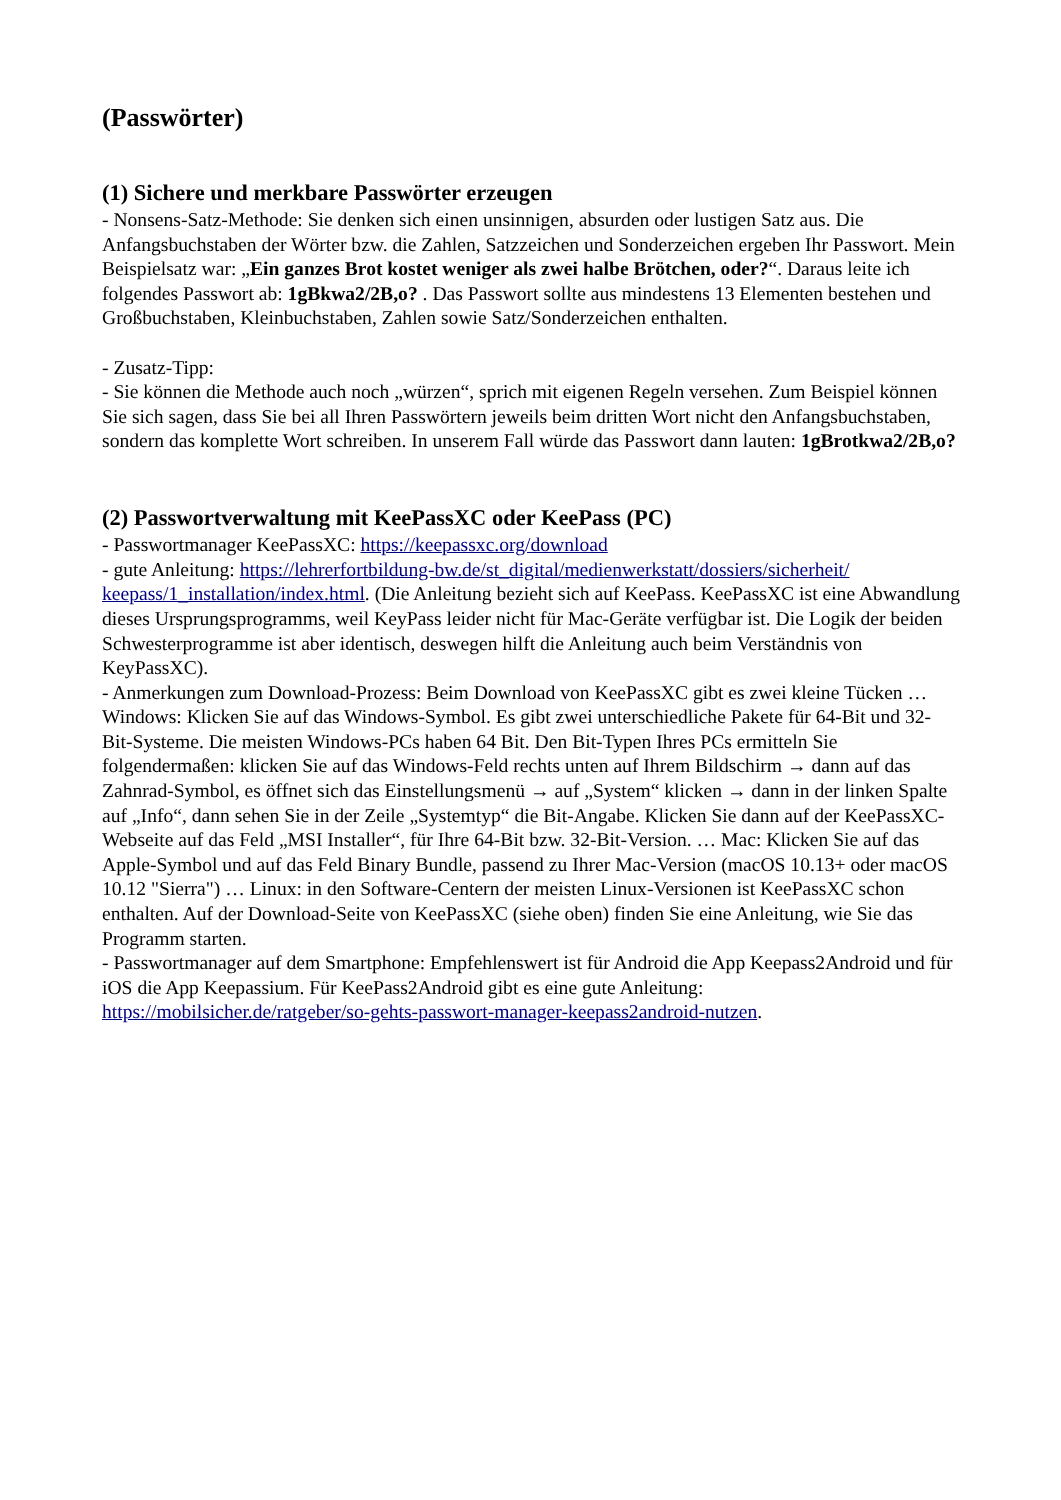(Passwörter)
(1) Sichere und merkbare Passwörter erzeugen
- Nonsens-Satz-Methode: Sie denken sich einen unsinnigen, absurden oder lustigen Satz aus. Die Anfangsbuchstaben der Wörter bzw. die Zahlen, Satzzeichen und Sonderzeichen ergeben Ihr Passwort. Mein Beispielsatz war: „Ein ganzes Brot kostet weniger als zwei halbe Brötchen, oder?“. Daraus leite ich folgendes Passwort ab: 1gBkwa2/2B,o? . Das Passwort sollte aus mindestens 13 Elementen bestehen und Großbuchstaben, Kleinbuchstaben, Zahlen sowie Satz/Sonderzeichen enthalten.
- Zusatz-Tipp:
- Sie können die Methode auch noch „würzen“, sprich mit eigenen Regeln versehen. Zum Beispiel können Sie sich sagen, dass Sie bei all Ihren Passwörtern jeweils beim dritten Wort nicht den Anfangsbuchstaben, sondern das komplette Wort schreiben. In unserem Fall würde das Passwort dann lauten: 1gBrotkwa2/2B,o?
(2) Passwortverwaltung mit KeePassXC oder KeePass (PC)
- Passwortmanager KeePassXC: https://keepassxc.org/download
- gute Anleitung: https://lehrerfortbildung-bw.de/st_digital/medienwerkstatt/dossiers/sicherheit/ keepass/1_installation/index.html. (Die Anleitung bezieht sich auf KeePass. KeePassXC ist eine Abwandlung dieses Ursprungsprogramms, weil KeyPass leider nicht für Mac-Geräte verfügbar ist. Die Logik der beiden Schwesterprogramme ist aber identisch, deswegen hilft die Anleitung auch beim Verständnis von KeyPassXC).
- Anmerkungen zum Download-Prozess: Beim Download von KeePassXC gibt es zwei kleine Tücken … Windows: Klicken Sie auf das Windows-Symbol. Es gibt zwei unterschiedliche Pakete für 64-Bit und 32-Bit-Systeme. Die meisten Windows-PCs haben 64 Bit. Den Bit-Typen Ihres PCs ermitteln Sie folgendermaßen: klicken Sie auf das Windows-Feld rechts unten auf Ihrem Bildschirm → dann auf das Zahnrad-Symbol, es öffnet sich das Einstellungsmenü → auf „System“ klicken → dann in der linken Spalte auf „Info“, dann sehen Sie in der Zeile „Systemtyp“ die Bit-Angabe. Klicken Sie dann auf der KeePassXC-Webseite auf das Feld „MSI Installer“, für Ihre 64-Bit bzw. 32-Bit-Version. … Mac: Klicken Sie auf das Apple-Symbol und auf das Feld Binary Bundle, passend zu Ihrer Mac-Version (macOS 10.13+ oder macOS 10.12 "Sierra") … Linux: in den Software-Centern der meisten Linux-Versionen ist KeePassXC schon enthalten. Auf der Download-Seite von KeePassXC (siehe oben) finden Sie eine Anleitung, wie Sie das Programm starten.
- Passwortmanager auf dem Smartphone: Empfehlenswert ist für Android die App Keepass2Android und für iOS die App Keepassium. Für KeePass2Android gibt es eine gute Anleitung: https://mobilsicher.de/ratgeber/so-gehts-passwort-manager-keepass2android-nutzen.